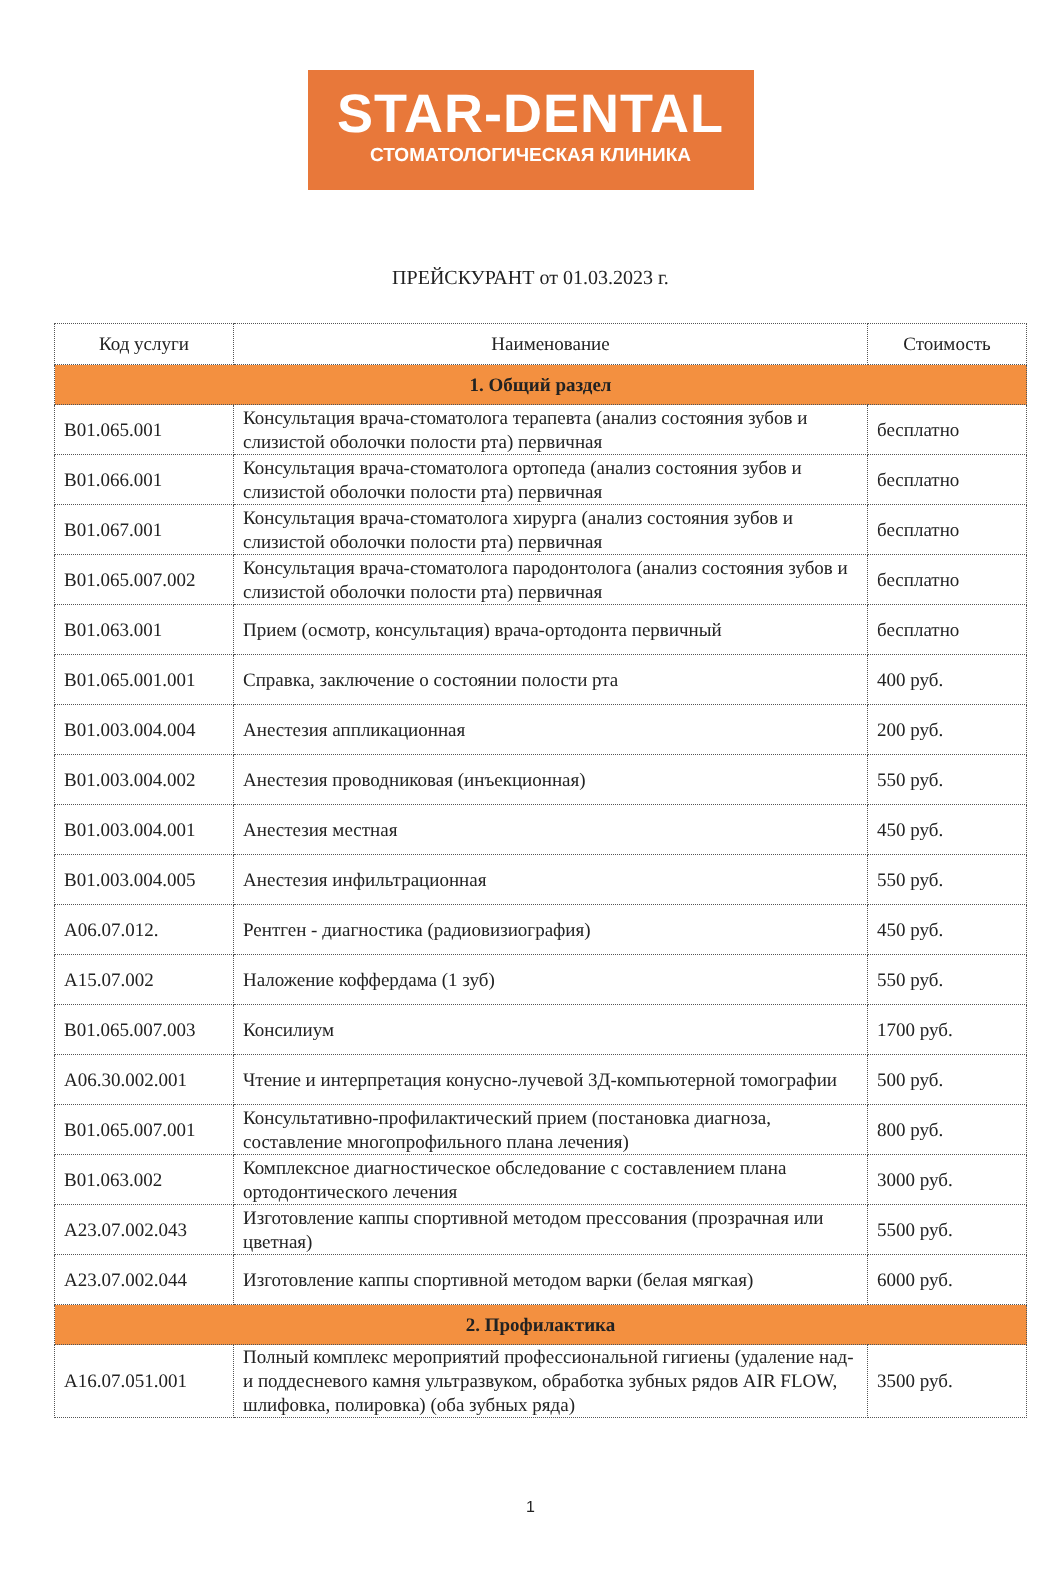STAR-DENTAL
СТОМАТОЛОГИЧЕСКАЯ КЛИНИКА
ПРЕЙСКУРАНТ от 01.03.2023 г.
| Код услуги | Наименование | Стоимость |
| --- | --- | --- |
| 1. Общий раздел | | |
| B01.065.001 | Консультация врача-стоматолога терапевта (анализ состояния зубов и слизистой оболочки полости рта) первичная | бесплатно |
| B01.066.001 | Консультация врача-стоматолога ортопеда (анализ состояния зубов и слизистой оболочки полости рта) первичная | бесплатно |
| B01.067.001 | Консультация врача-стоматолога хирурга (анализ состояния зубов и слизистой оболочки полости рта) первичная | бесплатно |
| B01.065.007.002 | Консультация врача-стоматолога пародонтолога (анализ состояния зубов и слизистой оболочки полости рта) первичная | бесплатно |
| B01.063.001 | Прием (осмотр, консультация) врача-ортодонта первичный | бесплатно |
| B01.065.001.001 | Справка, заключение о состоянии полости рта | 400 руб. |
| B01.003.004.004 | Анестезия аппликационная | 200 руб. |
| B01.003.004.002 | Анестезия проводниковая (инъекционная) | 550 руб. |
| B01.003.004.001 | Анестезия местная | 450 руб. |
| B01.003.004.005 | Анестезия инфильтрационная | 550 руб. |
| A06.07.012. | Рентген - диагностика (радиовизиография) | 450 руб. |
| A15.07.002 | Наложение коффердама (1 зуб) | 550 руб. |
| B01.065.007.003 | Консилиум | 1700 руб. |
| A06.30.002.001 | Чтение и интерпретация конусно-лучевой 3Д-компьютерной томографии | 500 руб. |
| B01.065.007.001 | Консультативно-профилактический прием (постановка диагноза, составление многопрофильного плана лечения) | 800 руб. |
| B01.063.002 | Комплексное диагностическое обследование с составлением плана ортодонтического лечения | 3000 руб. |
| A23.07.002.043 | Изготовление каппы спортивной методом прессования (прозрачная или цветная) | 5500 руб. |
| A23.07.002.044 | Изготовление каппы спортивной методом варки (белая мягкая) | 6000 руб. |
| 2. Профилактика | | |
| A16.07.051.001 | Полный комплекс мероприятий профессиональной гигиены (удаление над- и поддесневого камня ультразвуком, обработка зубных рядов AIR FLOW, шлифовка, полировка) (оба зубных ряда) | 3500 руб. |
1